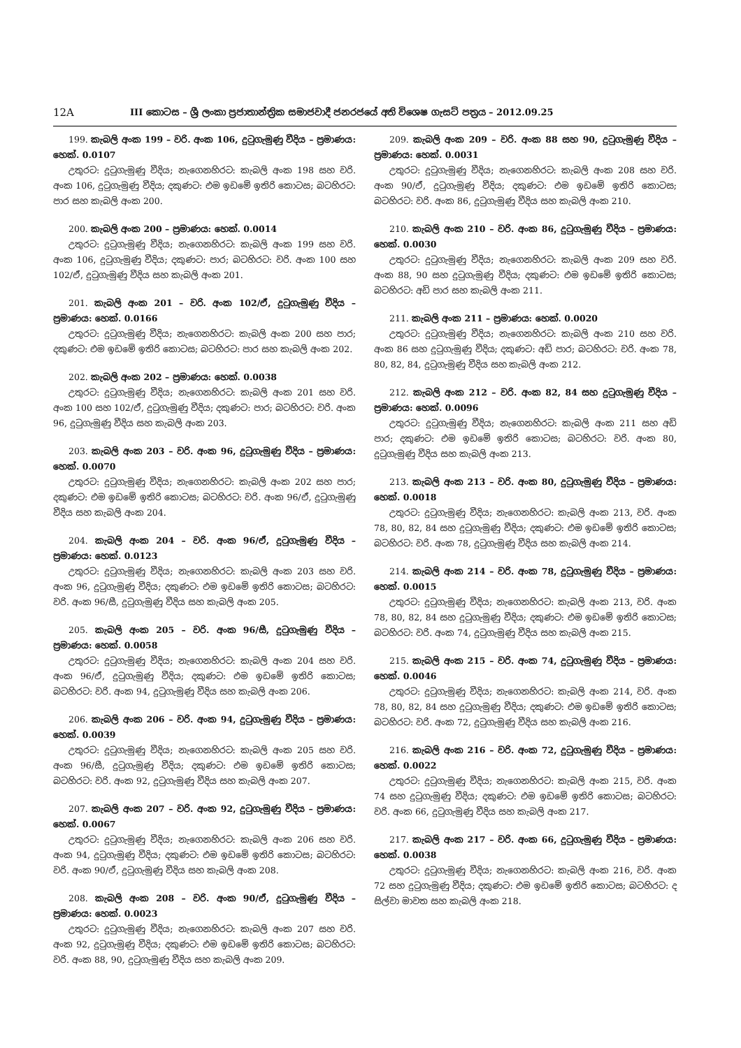12A
III කොටස – ශ්‍රී ලංකා ප්‍රජාතාන්ත්‍රික සමාජවාදී ජනරජයේ අති විශෙෂ ගැසට් පත්‍රය – 2012.09.25
199. කැබලි අංක 199 – වරි. අංක 106, දුටුගැමුණු වීදිය – ප්‍රමාණය: හෙක්. 0.0107
උතුරට: දුටුගැමුණු වීදිය; නැගෙනහිරට: කැබලි අංක 198 සහ වරි. අංක 106, දුටුගැමුණු වීදිය; දකුණට: එම ඉඩමේ ඉතිරි කොටස; බටහිරට: පාර සහ කැබලි අංක 200.
200. කැබලි අංක 200 – ප්‍රමාණය: හෙක්. 0.0014
උතුරට: දුටුගැමුණු වීදිය; නැගෙනහිරට: කැබලි අංක 199 සහ වරි. අංක 106, දුටුගැමුණු වීදිය; දකුණට: පාර; බටහිරට: වරි. අංක 100 සහ 102/ඒ, දුටුගැමුණු වීදිය සහ කැබලි අංක 201.
201. කැබලි අංක 201 – වරි. අංක 102/ඒ, දුටුගැමුණු වීදිය – ප්‍රමාණය: හෙක්. 0.0166
උතුරට: දුටුගැමුණු වීදිය; නැගෙනහිරට: කැබලි අංක 200 සහ පාර; දකුණට: එම ඉඩමේ ඉතිරි කොටස; බටහිරට: පාර සහ කැබලි අංක 202.
202. කැබලි අංක 202 – ප්‍රමාණය: හෙක්. 0.0038
උතුරට: දුටුගැමුණු වීදිය; නැගෙනහිරට: කැබලි අංක 201 සහ වරි. අංක 100 සහ 102/ඒ, දුටුගැමුණු වීදිය; දකුණට: පාර; බටහිරට: වරි. අංක 96, දුටුගැමුණු වීදිය සහ කැබලි අංක 203.
203. කැබලි අංක 203 – වරි. අංක 96, දුටුගැමුණු වීදිය – ප්‍රමාණය: හෙක්. 0.0070
උතුරට: දුටුගැමුණු වීදිය; නැගෙනහිරට: කැබලි අංක 202 සහ පාර; දකුණට: එම ඉඩමේ ඉතිරි කොටස; බටහිරට: වරි. අංක 96/ඒ, දුටුගැමුණු වීදිය සහ කැබලි අංක 204.
204. කැබලි අංක 204 – වරි. අංක 96/ඒ, දුටුගැමුණු වීදිය – ප්‍රමාණය: හෙක්. 0.0123
උතුරට: දුටුගැමුණු වීදිය; නැගෙනහිරට: කැබලි අංක 203 සහ වරි. අංක 96, දුටුගැමුණු වීදිය; දකුණට: එම ඉඩමේ ඉතිරි කොටස; බටහිරට: වරි. අංක 96/සී, දුටුගැමුණු වීදිය සහ කැබලි අංක 205.
205. කැබලි අංක 205 – වරි. අංක 96/සී, දුටුගැමුණු වීදිය – ප්‍රමාණය: හෙක්. 0.0058
උතුරට: දුටුගැමුණු වීදිය; නැගෙනහිරට: කැබලි අංක 204 සහ වරි. අංක 96/ඒ, දුටුගැමුණු වීදිය; දකුණට: එම ඉඩමේ ඉතිරි කොටස; බටහිරට: වරි. අංක 94, දුටුගැමුණු වීදිය සහ කැබලි අංක 206.
206. කැබලි අංක 206 – වරි. අංක 94, දුටුගැමුණු වීදිය – ප්‍රමාණය: හෙක්. 0.0039
උතුරට: දුටුගැමුණු වීදිය; නැගෙනහිරට: කැබලි අංක 205 සහ වරි. අංක 96/සී, දුටුගැමුණු වීදිය; දකුණට: එම ඉඩමේ ඉතිරි කොටස; බටහිරට: වරි. අංක 92, දුටුගැමුණු වීදිය සහ කැබලි අංක 207.
207. කැබලි අංක 207 – වරි. අංක 92, දුටුගැමුණු වීදිය – ප්‍රමාණය: හෙක්. 0.0067
උතුරට: දුටුගැමුණු වීදිය; නැගෙනහිරට: කැබලි අංක 206 සහ වරි. අංක 94, දුටුගැමුණු වීදිය; දකුණට: එම ඉඩමේ ඉතිරි කොටස; බටහිරට: වරි. අංක 90/ඒ, දුටුගැමුණු වීදිය සහ කැබලි අංක 208.
208. කැබලි අංක 208 – වරි. අංක 90/ඒ, දුටුගැමුණු වීදිය – ප්‍රමාණය: හෙක්. 0.0023
උතුරට: දුටුගැමුණු වීදිය; නැගෙනහිරට: කැබලි අංක 207 සහ වරි. අංක 92, දුටුගැමුණු වීදිය; දකුණට: එම ඉඩමේ ඉතිරි කොටස; බටහිරට: වරි. අංක 88, 90, දුටුගැමුණු වීදිය සහ කැබලි අංක 209.
209. කැබලි අංක 209 – වරි. අංක 88 සහ 90, දුටුගැමුණු වීදිය – ප්‍රමාණය: හෙක්. 0.0031
උතුරට: දුටුගැමුණු වීදිය; නැගෙනහිරට: කැබලි අංක 208 සහ වරි. අංක 90/ඒ, දුටුගැමුණු වීදිය; දකුණට: එම ඉඩමේ ඉතිරි කොටස; බටහිරට: වරි. අංක 86, දුටුගැමුණු වීදිය සහ කැබලි අංක 210.
210. කැබලි අංක 210 – වරි. අංක 86, දුටුගැමුණු වීදිය – ප්‍රමාණය: හෙක්. 0.0030
උතුරට: දුටුගැමුණු වීදිය; නැගෙනහිරට: කැබලි අංක 209 සහ වරි. අංක 88, 90 සහ දුටුගැමුණු වීදිය; දකුණට: එම ඉඩමේ ඉතිරි කොටස; බටහිරට: අඩි පාර සහ කැබලි අංක 211.
211. කැබලි අංක 211 – ප්‍රමාණය: හෙක්. 0.0020
උතුරට: දුටුගැමුණු වීදිය; නැගෙනහිරට: කැබලි අංක 210 සහ වරි. අංක 86 සහ දුටුගැමුණු වීදිය; දකුණට: අඩි පාර; බටහිරට: වරි. අංක 78, 80, 82, 84, දුටුගැමුණු වීදිය සහ කැබලි අංක 212.
212. කැබලි අංක 212 – වරි. අංක 82, 84 සහ දුටුගැමුණු වීදිය – ප්‍රමාණය: හෙක්. 0.0096
උතුරට: දුටුගැමුණු වීදිය; නැගෙනහිරට: කැබලි අංක 211 සහ අඩි පාර; දකුණට: එම ඉඩමේ ඉතිරි කොටස; බටහිරට: වරි. අංක 80, දුටුගැමුණු වීදිය සහ කැබලි අංක 213.
213. කැබලි අංක 213 – වරි. අංක 80, දුටුගැමුණු වීදිය – ප්‍රමාණය: හෙක්. 0.0018
උතුරට: දුටුගැමුණු වීදිය; නැගෙනහිරට: කැබලි අංක 213, වරි. අංක 78, 80, 82, 84 සහ දුටුගැමුණු වීදිය; දකුණට: එම ඉඩමේ ඉතිරි කොටස; බටහිරට: වරි. අංක 78, දුටුගැමුණු වීදිය සහ කැබලි අංක 214.
214. කැබලි අංක 214 – වරි. අංක 78, දුටුගැමුණු වීදිය – ප්‍රමාණය: හෙක්. 0.0015
උතුරට: දුටුගැමුණු වීදිය; නැගෙනහිරට: කැබලි අංක 213, වරි. අංක 78, 80, 82, 84 සහ දුටුගැමුණු වීදිය; දකුණට: එම ඉඩමේ ඉතිරි කොටස; බටහිරට: වරි. අංක 74, දුටුගැමුණු වීදිය සහ කැබලි අංක 215.
215. කැබලි අංක 215 – වරි. අංක 74, දුටුගැමුණු වීදිය – ප්‍රමාණය: හෙක්. 0.0046
උතුරට: දුටුගැමුණු වීදිය; නැගෙනහිරට: කැබලි අංක 214, වරි. අංක 78, 80, 82, 84 සහ දුටුගැමුණු වීදිය; දකුණට: එම ඉඩමේ ඉතිරි කොටස; බටහිරට: වරි. අංක 72, දුටුගැමුණු වීදිය සහ කැබලි අංක 216.
216. කැබලි අංක 216 – වරි. අංක 72, දුටුගැමුණු වීදිය – ප්‍රමාණය: හෙක්. 0.0022
උතුරට: දුටුගැමුණු වීදිය; නැගෙනහිරට: කැබලි අංක 215, වරි. අංක 74 සහ දුටුගැමුණු වීදිය; දකුණට: එම ඉඩමේ ඉතිරි කොටස; බටහිරට: වරි. අංක 66, දුටුගැමුණු වීදිය සහ කැබලි අංක 217.
217. කැබලි අංක 217 – වරි. අංක 66, දුටුගැමුණු වීදිය – ප්‍රමාණය: හෙක්. 0.0038
උතුරට: දුටුගැමුණු වීදිය; නැගෙනහිරට: කැබලි අංක 216, වරි. අංක 72 සහ දුටුගැමුණු වීදිය; දකුණට: එම ඉඩමේ ඉතිරි කොටස; බටහිරට: ද සිල්වා මාවත සහ කැබලි අංක 218.